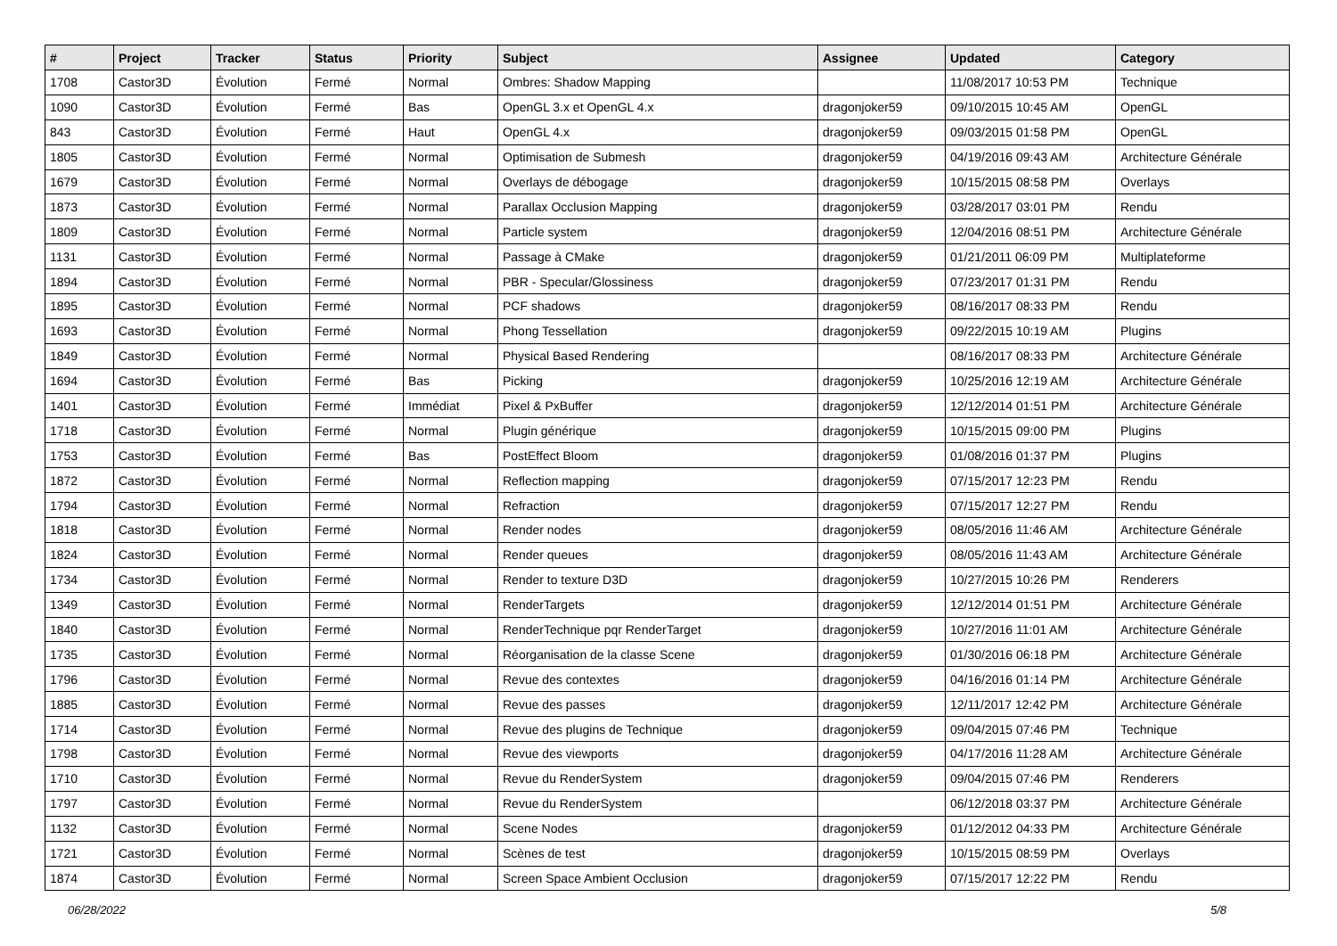| # | Project | Tracker | Status | Priority | Subject | Assignee | Updated | Category |
| --- | --- | --- | --- | --- | --- | --- | --- | --- |
| 1708 | Castor3D | Évolution | Fermé | Normal | Ombres: Shadow Mapping | | 11/08/2017 10:53 PM | Technique |
| 1090 | Castor3D | Évolution | Fermé | Bas | OpenGL 3.x et OpenGL 4.x | dragonjoker59 | 09/10/2015 10:45 AM | OpenGL |
| 843 | Castor3D | Évolution | Fermé | Haut | OpenGL 4.x | dragonjoker59 | 09/03/2015 01:58 PM | OpenGL |
| 1805 | Castor3D | Évolution | Fermé | Normal | Optimisation de Submesh | dragonjoker59 | 04/19/2016 09:43 AM | Architecture Générale |
| 1679 | Castor3D | Évolution | Fermé | Normal | Overlays de débogage | dragonjoker59 | 10/15/2015 08:58 PM | Overlays |
| 1873 | Castor3D | Évolution | Fermé | Normal | Parallax Occlusion Mapping | dragonjoker59 | 03/28/2017 03:01 PM | Rendu |
| 1809 | Castor3D | Évolution | Fermé | Normal | Particle system | dragonjoker59 | 12/04/2016 08:51 PM | Architecture Générale |
| 1131 | Castor3D | Évolution | Fermé | Normal | Passage à CMake | dragonjoker59 | 01/21/2011 06:09 PM | Multiplateforme |
| 1894 | Castor3D | Évolution | Fermé | Normal | PBR - Specular/Glossiness | dragonjoker59 | 07/23/2017 01:31 PM | Rendu |
| 1895 | Castor3D | Évolution | Fermé | Normal | PCF shadows | dragonjoker59 | 08/16/2017 08:33 PM | Rendu |
| 1693 | Castor3D | Évolution | Fermé | Normal | Phong Tessellation | dragonjoker59 | 09/22/2015 10:19 AM | Plugins |
| 1849 | Castor3D | Évolution | Fermé | Normal | Physical Based Rendering | | 08/16/2017 08:33 PM | Architecture Générale |
| 1694 | Castor3D | Évolution | Fermé | Bas | Picking | dragonjoker59 | 10/25/2016 12:19 AM | Architecture Générale |
| 1401 | Castor3D | Évolution | Fermé | Immédiat | Pixel & PxBuffer | dragonjoker59 | 12/12/2014 01:51 PM | Architecture Générale |
| 1718 | Castor3D | Évolution | Fermé | Normal | Plugin générique | dragonjoker59 | 10/15/2015 09:00 PM | Plugins |
| 1753 | Castor3D | Évolution | Fermé | Bas | PostEffect Bloom | dragonjoker59 | 01/08/2016 01:37 PM | Plugins |
| 1872 | Castor3D | Évolution | Fermé | Normal | Reflection mapping | dragonjoker59 | 07/15/2017 12:23 PM | Rendu |
| 1794 | Castor3D | Évolution | Fermé | Normal | Refraction | dragonjoker59 | 07/15/2017 12:27 PM | Rendu |
| 1818 | Castor3D | Évolution | Fermé | Normal | Render nodes | dragonjoker59 | 08/05/2016 11:46 AM | Architecture Générale |
| 1824 | Castor3D | Évolution | Fermé | Normal | Render queues | dragonjoker59 | 08/05/2016 11:43 AM | Architecture Générale |
| 1734 | Castor3D | Évolution | Fermé | Normal | Render to texture D3D | dragonjoker59 | 10/27/2015 10:26 PM | Renderers |
| 1349 | Castor3D | Évolution | Fermé | Normal | RenderTargets | dragonjoker59 | 12/12/2014 01:51 PM | Architecture Générale |
| 1840 | Castor3D | Évolution | Fermé | Normal | RenderTechnique pqr RenderTarget | dragonjoker59 | 10/27/2016 11:01 AM | Architecture Générale |
| 1735 | Castor3D | Évolution | Fermé | Normal | Réorganisation de la classe Scene | dragonjoker59 | 01/30/2016 06:18 PM | Architecture Générale |
| 1796 | Castor3D | Évolution | Fermé | Normal | Revue des contextes | dragonjoker59 | 04/16/2016 01:14 PM | Architecture Générale |
| 1885 | Castor3D | Évolution | Fermé | Normal | Revue des passes | dragonjoker59 | 12/11/2017 12:42 PM | Architecture Générale |
| 1714 | Castor3D | Évolution | Fermé | Normal | Revue des plugins de Technique | dragonjoker59 | 09/04/2015 07:46 PM | Technique |
| 1798 | Castor3D | Évolution | Fermé | Normal | Revue des viewports | dragonjoker59 | 04/17/2016 11:28 AM | Architecture Générale |
| 1710 | Castor3D | Évolution | Fermé | Normal | Revue du RenderSystem | dragonjoker59 | 09/04/2015 07:46 PM | Renderers |
| 1797 | Castor3D | Évolution | Fermé | Normal | Revue du RenderSystem | | 06/12/2018 03:37 PM | Architecture Générale |
| 1132 | Castor3D | Évolution | Fermé | Normal | Scene Nodes | dragonjoker59 | 01/12/2012 04:33 PM | Architecture Générale |
| 1721 | Castor3D | Évolution | Fermé | Normal | Scènes de test | dragonjoker59 | 10/15/2015 08:59 PM | Overlays |
| 1874 | Castor3D | Évolution | Fermé | Normal | Screen Space Ambient Occlusion | dragonjoker59 | 07/15/2017 12:22 PM | Rendu |
06/28/2022 5/8